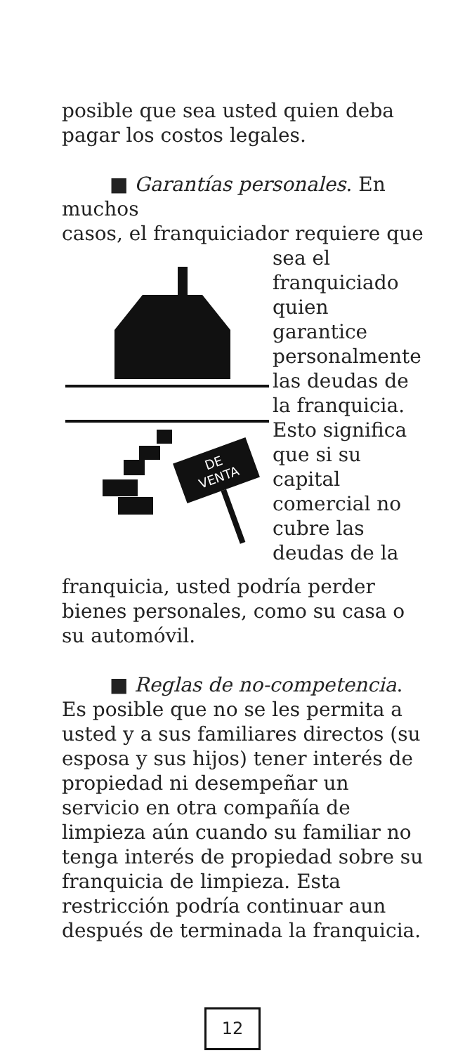posible que sea usted quien deba pagar los costos legales.
■ Garantías personales. En muchos
casos, el franquiciador requiere que
DE
VENTA
sea el franquiciado quien garantice personalmente las deudas de la franquicia. Esto significa que si su capital comercial no cubre las deudas de la
franquicia, usted podría perder bienes personales, como su casa o su automóvil.
■ Reglas de no-competencia. Es posible que no se les permita a usted y a sus familiares directos (su esposa y sus hijos) tener interés de propiedad ni desempeñar un servicio en otra compañía de limpieza aún cuando su familiar no tenga interés de propiedad sobre su franquicia de limpieza. Esta restricción podría continuar aun después de terminada la franquicia.
12